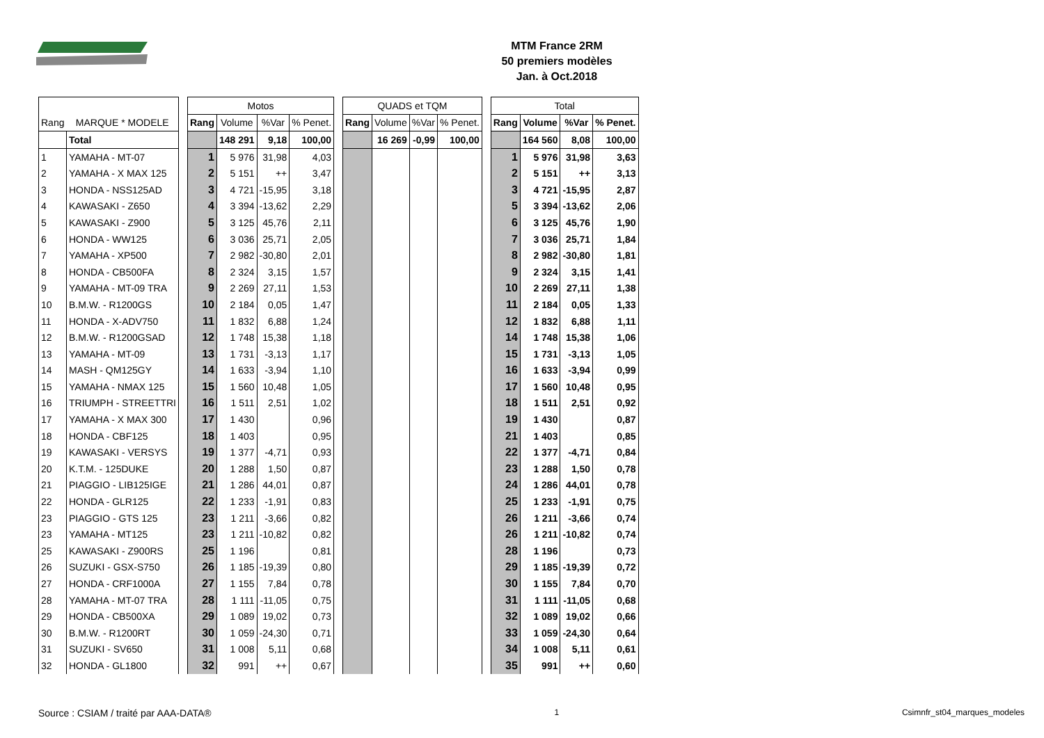MTM France 2RM
50 premiers modèles
Jan. à Oct.2018
| | | | Motos | | | | | QUADS et TQM | | | | | Total | | | |
| --- | --- | --- | --- | --- | --- | --- | --- | --- | --- | --- | --- | --- | --- | --- | --- | --- |
| Rang | MARQUE * MODELE | | Rang | Volume | %Var | % Penet. | | Rang | Volume | %Var | % Penet. | | Rang | Volume | %Var | % Penet. |
| | Total | | | 148 291 | 9,18 | 100,00 | | | 16 269 | -0,99 | 100,00 | | | 164 560 | 8,08 | 100,00 |
| 1 | YAMAHA - MT-07 | | 1 | 5 976 | 31,98 | 4,03 | | | | | | | 1 | 5 976 | 31,98 | 3,63 |
| 2 | YAMAHA - X MAX 125 | | 2 | 5 151 | ++ | 3,47 | | | | | | | 2 | 5 151 | ++ | 3,13 |
| 3 | HONDA - NSS125AD | | 3 | 4 721 | -15,95 | 3,18 | | | | | | | 3 | 4 721 | -15,95 | 2,87 |
| 4 | KAWASAKI - Z650 | | 4 | 3 394 | -13,62 | 2,29 | | | | | | | 5 | 3 394 | -13,62 | 2,06 |
| 5 | KAWASAKI - Z900 | | 5 | 3 125 | 45,76 | 2,11 | | | | | | | 6 | 3 125 | 45,76 | 1,90 |
| 6 | HONDA - WW125 | | 6 | 3 036 | 25,71 | 2,05 | | | | | | | 7 | 3 036 | 25,71 | 1,84 |
| 7 | YAMAHA - XP500 | | 7 | 2 982 | -30,80 | 2,01 | | | | | | | 8 | 2 982 | -30,80 | 1,81 |
| 8 | HONDA - CB500FA | | 8 | 2 324 | 3,15 | 1,57 | | | | | | | 9 | 2 324 | 3,15 | 1,41 |
| 9 | YAMAHA - MT-09 TRA | | 9 | 2 269 | 27,11 | 1,53 | | | | | | | 10 | 2 269 | 27,11 | 1,38 |
| 10 | B.M.W. - R1200GS | | 10 | 2 184 | 0,05 | 1,47 | | | | | | | 11 | 2 184 | 0,05 | 1,33 |
| 11 | HONDA - X-ADV750 | | 11 | 1 832 | 6,88 | 1,24 | | | | | | | 12 | 1 832 | 6,88 | 1,11 |
| 12 | B.M.W. - R1200GSAD | | 12 | 1 748 | 15,38 | 1,18 | | | | | | | 14 | 1 748 | 15,38 | 1,06 |
| 13 | YAMAHA - MT-09 | | 13 | 1 731 | -3,13 | 1,17 | | | | | | | 15 | 1 731 | -3,13 | 1,05 |
| 14 | MASH - QM125GY | | 14 | 1 633 | -3,94 | 1,10 | | | | | | | 16 | 1 633 | -3,94 | 0,99 |
| 15 | YAMAHA - NMAX 125 | | 15 | 1 560 | 10,48 | 1,05 | | | | | | | 17 | 1 560 | 10,48 | 0,95 |
| 16 | TRIUMPH - STREETTRI | | 16 | 1 511 | 2,51 | 1,02 | | | | | | | 18 | 1 511 | 2,51 | 0,92 |
| 17 | YAMAHA - X MAX 300 | | 17 | 1 430 | | 0,96 | | | | | | | 19 | 1 430 | | 0,87 |
| 18 | HONDA - CBF125 | | 18 | 1 403 | | 0,95 | | | | | | | 21 | 1 403 | | 0,85 |
| 19 | KAWASAKI - VERSYS | | 19 | 1 377 | -4,71 | 0,93 | | | | | | | 22 | 1 377 | -4,71 | 0,84 |
| 20 | K.T.M. - 125DUKE | | 20 | 1 288 | 1,50 | 0,87 | | | | | | | 23 | 1 288 | 1,50 | 0,78 |
| 21 | PIAGGIO - LIB125IGE | | 21 | 1 286 | 44,01 | 0,87 | | | | | | | 24 | 1 286 | 44,01 | 0,78 |
| 22 | HONDA - GLR125 | | 22 | 1 233 | -1,91 | 0,83 | | | | | | | 25 | 1 233 | -1,91 | 0,75 |
| 23 | PIAGGIO - GTS 125 | | 23 | 1 211 | -3,66 | 0,82 | | | | | | | 26 | 1 211 | -3,66 | 0,74 |
| 23 | YAMAHA - MT125 | | 23 | 1 211 | -10,82 | 0,82 | | | | | | | 26 | 1 211 | -10,82 | 0,74 |
| 25 | KAWASAKI - Z900RS | | 25 | 1 196 | | 0,81 | | | | | | | 28 | 1 196 | | 0,73 |
| 26 | SUZUKI - GSX-S750 | | 26 | 1 185 | -19,39 | 0,80 | | | | | | | 29 | 1 185 | -19,39 | 0,72 |
| 27 | HONDA - CRF1000A | | 27 | 1 155 | 7,84 | 0,78 | | | | | | | 30 | 1 155 | 7,84 | 0,70 |
| 28 | YAMAHA - MT-07 TRA | | 28 | 1 111 | -11,05 | 0,75 | | | | | | | 31 | 1 111 | -11,05 | 0,68 |
| 29 | HONDA - CB500XA | | 29 | 1 089 | 19,02 | 0,73 | | | | | | | 32 | 1 089 | 19,02 | 0,66 |
| 30 | B.M.W. - R1200RT | | 30 | 1 059 | -24,30 | 0,71 | | | | | | | 33 | 1 059 | -24,30 | 0,64 |
| 31 | SUZUKI - SV650 | | 31 | 1 008 | 5,11 | 0,68 | | | | | | | 34 | 1 008 | 5,11 | 0,61 |
| 32 | HONDA - GL1800 | | 32 | 991 | ++ | 0,67 | | | | | | | 35 | 991 | ++ | 0,60 |
Source : CSIAM / traité par AAA-DATA® 1 Csimnfr_st04_marques_modeles